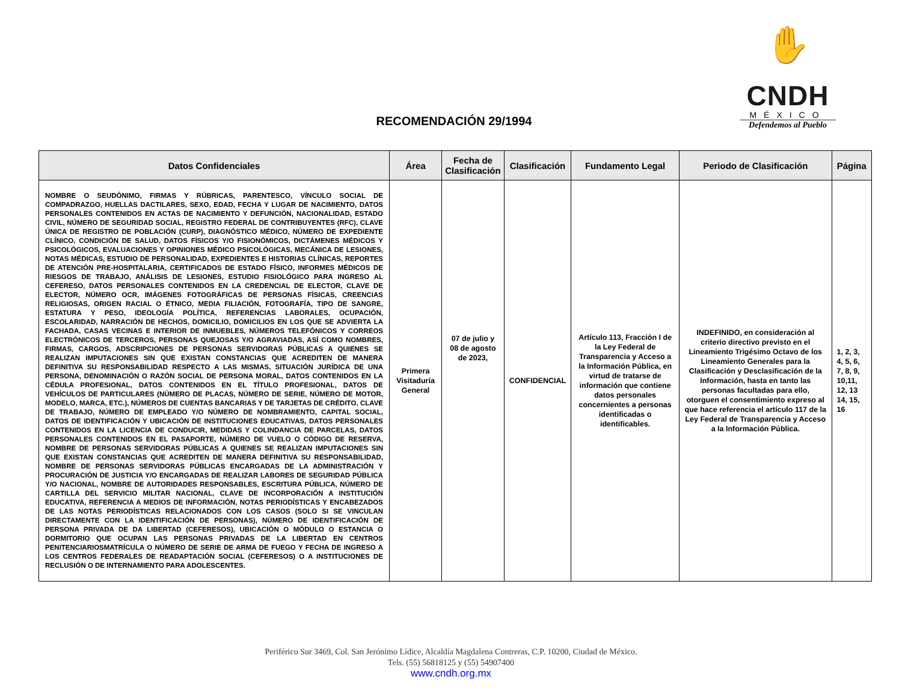✋
CNDH
MÉXICO
Defendemos al Pueblo
RECOMENDACIÓN 29/1994
| Datos Confidenciales | Área | Fecha de Clasificación | Clasificación | Fundamento Legal | Periodo de Clasificación | Página |
| --- | --- | --- | --- | --- | --- | --- |
| NOMBRE O SEUDÓNIMO, FIRMAS Y RÚBRICAS, PARENTESCO, VÍNCULO SOCIAL DE COMPADRAZGO, HUELLAS DACTILARES, SEXO, EDAD, FECHA Y LUGAR DE NACIMIENTO, DATOS PERSONALES CONTENIDOS EN ACTAS DE NACIMIENTO Y DEFUNCIÓN, NACIONALIDAD, ESTADO CIVIL, NÚMERO DE SEGURIDAD SOCIAL, REGISTRO FEDERAL DE CONTRIBUYENTES (RFC), CLAVE ÚNICA DE REGISTRO DE POBLACIÓN (CURP), DIAGNÓSTICO MÉDICO, NÚMERO DE EXPEDIENTE CLÍNICO, CONDICIÓN DE SALUD, DATOS FÍSICOS Y/O FISIONÓMICOS, DICTÁMENES MÉDICOS Y PSICOLÓGICOS, EVALUACIONES Y OPINIONES MÉDICO PSICOLÓGICAS, MECÁNICA DE LESIONES, NOTAS MÉDICAS, ESTUDIO DE PERSONALIDAD, EXPEDIENTES E HISTORIAS CLÍNICAS, REPORTES DE ATENCIÓN PRE-HOSPITALARIA, CERTIFICADOS DE ESTADO FÍSICO, INFORMES MÉDICOS DE RIESGOS DE TRABAJO, ANÁLISIS DE LESIONES, ESTUDIO FISIOLÓGICO PARA INGRESO AL CEFERESO, DATOS PERSONALES CONTENIDOS EN LA CREDENCIAL DE ELECTOR, CLAVE DE ELECTOR, NÚMERO OCR, IMÁGENES FOTOGRÁFICAS DE PERSONAS FÍSICAS, CREENCIAS RELIGIOSAS, ORIGEN RACIAL O ÉTNICO, MEDIA FILIACIÓN, FOTOGRAFÍA, TIPO DE SANGRE, ESTATURA Y PESO, IDEOLOGÍA POLÍTICA, REFERENCIAS LABORALES, OCUPACIÓN, ESCOLARIDAD, NARRACIÓN DE HECHOS, DOMICILIO, DOMICILIOS EN LOS QUE SE ADVIERTA LA FACHADA, CASAS VECINAS E INTERIOR DE INMUEBLES, NÚMEROS TELEFÓNICOS Y CORREOS ELECTRÓNICOS DE TERCEROS, PERSONAS QUEJOSAS Y/O AGRAVIADAS, ASÍ COMO NOMBRES, FIRMAS, CARGOS, ADSCRIPCIONES DE PERSONAS SERVIDORAS PÚBLICAS A QUIENES SE REALIZAN IMPUTACIONES SIN QUE EXISTAN CONSTANCIAS QUE ACREDITEN DE MANERA DEFINITIVA SU RESPONSABILIDAD RESPECTO A LAS MISMAS, SITUACIÓN JURÍDICA DE UNA PERSONA, DENOMINACIÓN O RAZÓN SOCIAL DE PERSONA MORAL, DATOS CONTENIDOS EN LA CÉDULA PROFESIONAL, DATOS CONTENIDOS EN EL TÍTULO PROFESIONAL, DATOS DE VEHÍCULOS DE PARTICULARES (NÚMERO DE PLACAS, NÚMERO DE SERIE, NÚMERO DE MOTOR, MODELO, MARCA, ETC.), NÚMEROS DE CUENTAS BANCARIAS Y DE TARJETAS DE CRÉDITO, CLAVE DE TRABAJO, NÚMERO DE EMPLEADO Y/O NÚMERO DE NOMBRAMIENTO, CAPITAL SOCIAL, DATOS DE IDENTIFICACIÓN Y UBICACIÓN DE INSTITUCIONES EDUCATIVAS, DATOS PERSONALES CONTENIDOS EN LA LICENCIA DE CONDUCIR, MEDIDAS Y COLINDANCIA DE PARCELAS, DATOS PERSONALES CONTENIDOS EN EL PASAPORTE, NÚMERO DE VUELO O CÓDIGO DE RESERVA, NOMBRE DE PERSONAS SERVIDORAS PÚBLICAS A QUIENES SE REALIZAN IMPUTACIONES SIN QUE EXISTAN CONSTANCIAS QUE ACREDITEN DE MANERA DEFINITIVA SU RESPONSABILIDAD, NOMBRE DE PERSONAS SERVIDORAS PÚBLICAS ENCARGADAS DE LA ADMINISTRACIÓN Y PROCURACIÓN DE JUSTICIA Y/O ENCARGADAS DE REALIZAR LABORES DE SEGURIDAD PÚBLICA Y/O NACIONAL, NOMBRE DE AUTORIDADES RESPONSABLES, ESCRITURA PÚBLICA, NÚMERO DE CARTILLA DEL SERVICIO MILITAR NACIONAL, CLAVE DE INCORPORACIÓN A INSTITUCIÓN EDUCATIVA, REFERENCIA A MEDIOS DE INFORMACIÓN, NOTAS PERIODÍSTICAS Y ENCABEZADOS DE LAS NOTAS PERIODÍSTICAS RELACIONADOS CON LOS CASOS (SOLO SI SE VINCULAN DIRECTAMENTE CON LA IDENTIFICACIÓN DE PERSONAS), NÚMERO DE IDENTIFICACIÓN DE PERSONA PRIVADA DE DA LIBERTAD (CEFERESOS), UBICACIÓN O MÓDULO O ESTANCIA O DORMITORIO QUE OCUPAN LAS PERSONAS PRIVADAS DE LA LIBERTAD EN CENTROS PENITENCIARIOSMATRÍCULA O NÚMERO DE SERIE DE ARMA DE FUEGO Y FECHA DE INGRESO A LOS CENTROS FEDERALES DE READAPTACIÓN SOCIAL (CEFERESOS) O A INSTITUCIONES DE RECLUSIÓN O DE INTERNAMIENTO PARA ADOLESCENTES. | Primera Visitaduría General | 07 de julio y 08 de agosto de 2023, | CONFIDENCIAL | Artículo 113, Fracción I de la Ley Federal de Transparencia y Acceso a la Información Pública, en virtud de tratarse de información que contiene datos personales concernientes a personas identificadas o identificables. | INDEFINIDO, en consideración al criterio directivo previsto en el Lineamiento Trigésimo Octavo de los Lineamiento Generales para la Clasificación y Desclasificación de la Información, hasta en tanto las personas facultadas para ello, otorguen el consentimiento expreso al que hace referencia el artículo 117 de la Ley Federal de Transparencia y Acceso a la Información Pública. | 1, 2, 3, 4, 5, 6, 7, 8, 9, 10,11, 12, 13 14, 15, 16 |
Periférico Sur 3469, Col. San Jerónimo Lídice, Alcaldía Magdalena Contreras, C.P. 10200, Ciudad de México.
Tels. (55) 56818125 y (55) 54907400
www.cndh.org.mx